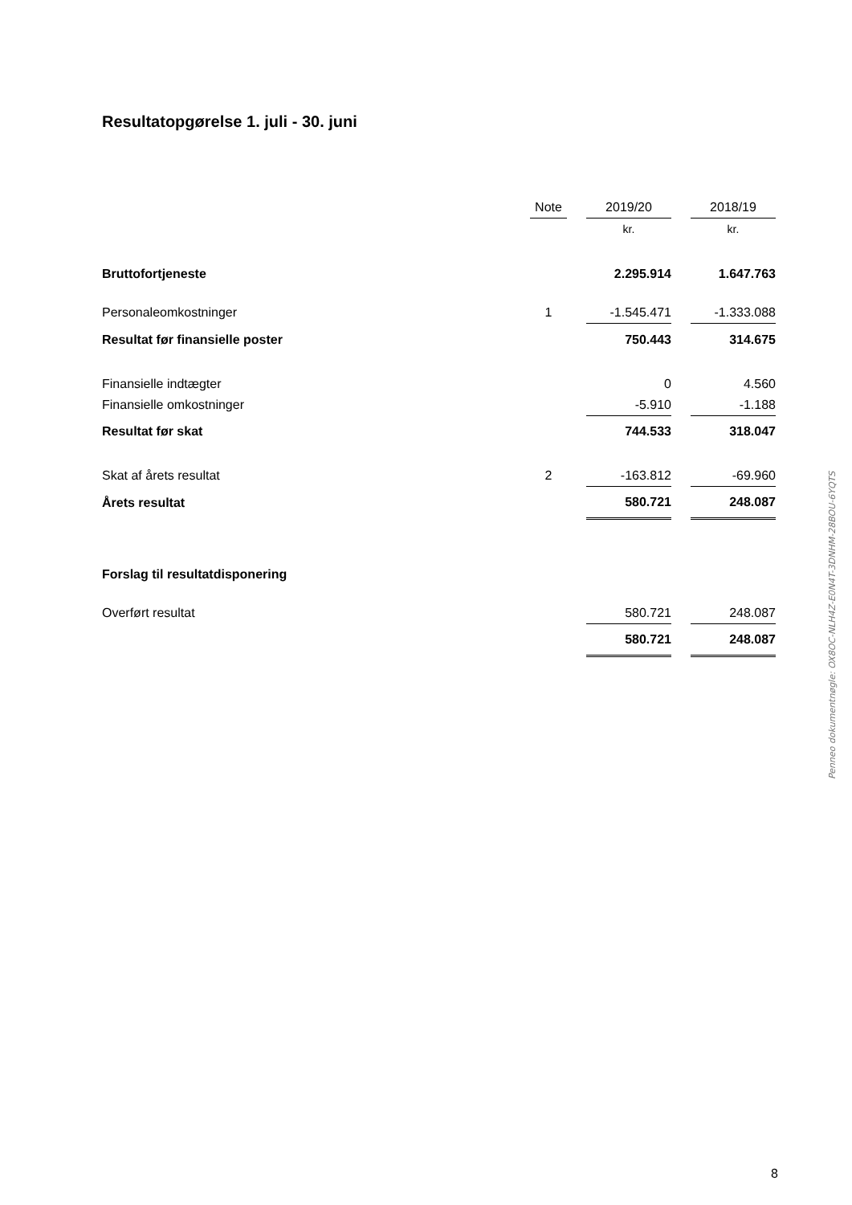Resultatopgørelse 1. juli - 30. juni
| | Note | | 2019/20 | | 2018/19 |
| --- | --- | --- | --- | --- | --- |
| | | | kr. | | kr. |
| Bruttofortjeneste | | | 2.295.914 | | 1.647.763 |
| Personaleomkostninger | 1 | | -1.545.471 | | -1.333.088 |
| Resultat før finansielle poster | | | 750.443 | | 314.675 |
| Finansielle indtægter | | | 0 | | 4.560 |
| Finansielle omkostninger | | | -5.910 | | -1.188 |
| Resultat før skat | | | 744.533 | | 318.047 |
| Skat af årets resultat | 2 | | -163.812 | | -69.960 |
| Årets resultat | | | 580.721 | | 248.087 |
| Forslag til resultatdisponering | | | | | |
| Overført resultat | | | 580.721 | | 248.087 |
| | | | 580.721 | | 248.087 |
Penneo dokumentnøgle: OX8OC-NLH4Z-E0N4T-3DNHM-28BOU-6YQTS
8